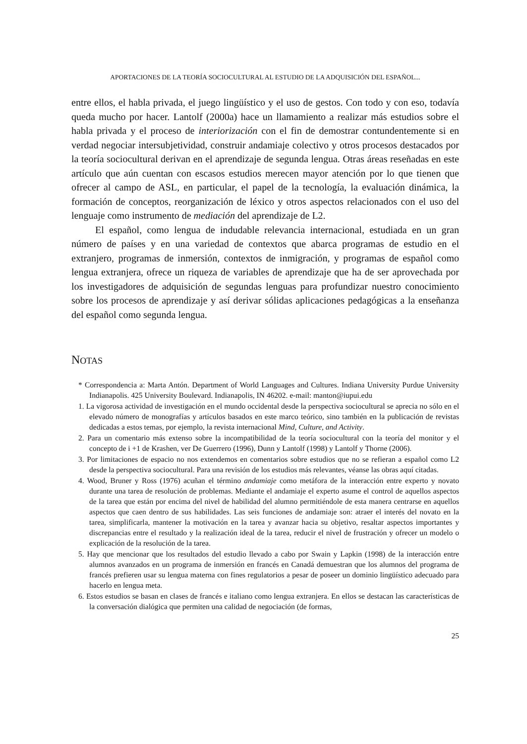APORTACIONES DE LA TEORÍA SOCIOCULTURAL AL ESTUDIO DE LA ADQUISICIÓN DEL ESPAÑOL...
entre ellos, el habla privada, el juego lingüístico y el uso de gestos. Con todo y con eso, todavía queda mucho por hacer. Lantolf (2000a) hace un llamamiento a realizar más estudios sobre el habla privada y el proceso de interiorización con el fin de demostrar contundentemente si en verdad negociar intersubjetividad, construir andamiaje colectivo y otros procesos destacados por la teoría sociocultural derivan en el aprendizaje de segunda lengua. Otras áreas reseñadas en este artículo que aún cuentan con escasos estudios merecen mayor atención por lo que tienen que ofrecer al campo de ASL, en particular, el papel de la tecnología, la evaluación dinámica, la formación de conceptos, reorganización de léxico y otros aspectos relacionados con el uso del lenguaje como instrumento de mediación del aprendizaje de L2.
El español, como lengua de indudable relevancia internacional, estudiada en un gran número de países y en una variedad de contextos que abarca programas de estudio en el extranjero, programas de inmersión, contextos de inmigración, y programas de español como lengua extranjera, ofrece un riqueza de variables de aprendizaje que ha de ser aprovechada por los investigadores de adquisición de segundas lenguas para profundizar nuestro conocimiento sobre los procesos de aprendizaje y así derivar sólidas aplicaciones pedagógicas a la enseñanza del español como segunda lengua.
NOTAS
* Correspondencia a: Marta Antón. Department of World Languages and Cultures. Indiana University Purdue University Indianapolis. 425 University Boulevard. Indianapolis, IN 46202. e-mail: manton@iupui.edu
1. La vigorosa actividad de investigación en el mundo occidental desde la perspectiva sociocultural se aprecia no sólo en el elevado número de monografías y artículos basados en este marco teórico, sino también en la publicación de revistas dedicadas a estos temas, por ejemplo, la revista internacional Mind, Culture, and Activity.
2. Para un comentario más extenso sobre la incompatibilidad de la teoría sociocultural con la teoría del monitor y el concepto de i +1 de Krashen, ver De Guerrero (1996), Dunn y Lantolf (1998) y Lantolf y Thorne (2006).
3. Por limitaciones de espacio no nos extendemos en comentarios sobre estudios que no se refieran a español como L2 desde la perspectiva sociocultural. Para una revisión de los estudios más relevantes, véanse las obras aquí citadas.
4. Wood, Bruner y Ross (1976) acuñan el término andamiaje como metáfora de la interacción entre experto y novato durante una tarea de resolución de problemas. Mediante el andamiaje el experto asume el control de aquellos aspectos de la tarea que están por encima del nivel de habilidad del alumno permitiéndole de esta manera centrarse en aquellos aspectos que caen dentro de sus habilidades. Las seis funciones de andamiaje son: atraer el interés del novato en la tarea, simplificarla, mantener la motivación en la tarea y avanzar hacia su objetivo, resaltar aspectos importantes y discrepancias entre el resultado y la realización ideal de la tarea, reducir el nivel de frustración y ofrecer un modelo o explicación de la resolución de la tarea.
5. Hay que mencionar que los resultados del estudio llevado a cabo por Swain y Lapkin (1998) de la interacción entre alumnos avanzados en un programa de inmersión en francés en Canadá demuestran que los alumnos del programa de francés prefieren usar su lengua materna con fines regulatorios a pesar de poseer un dominio lingüístico adecuado para hacerlo en lengua meta.
6. Estos estudios se basan en clases de francés e italiano como lengua extranjera. En ellos se destacan las características de la conversación dialógica que permiten una calidad de negociación (de formas,
25